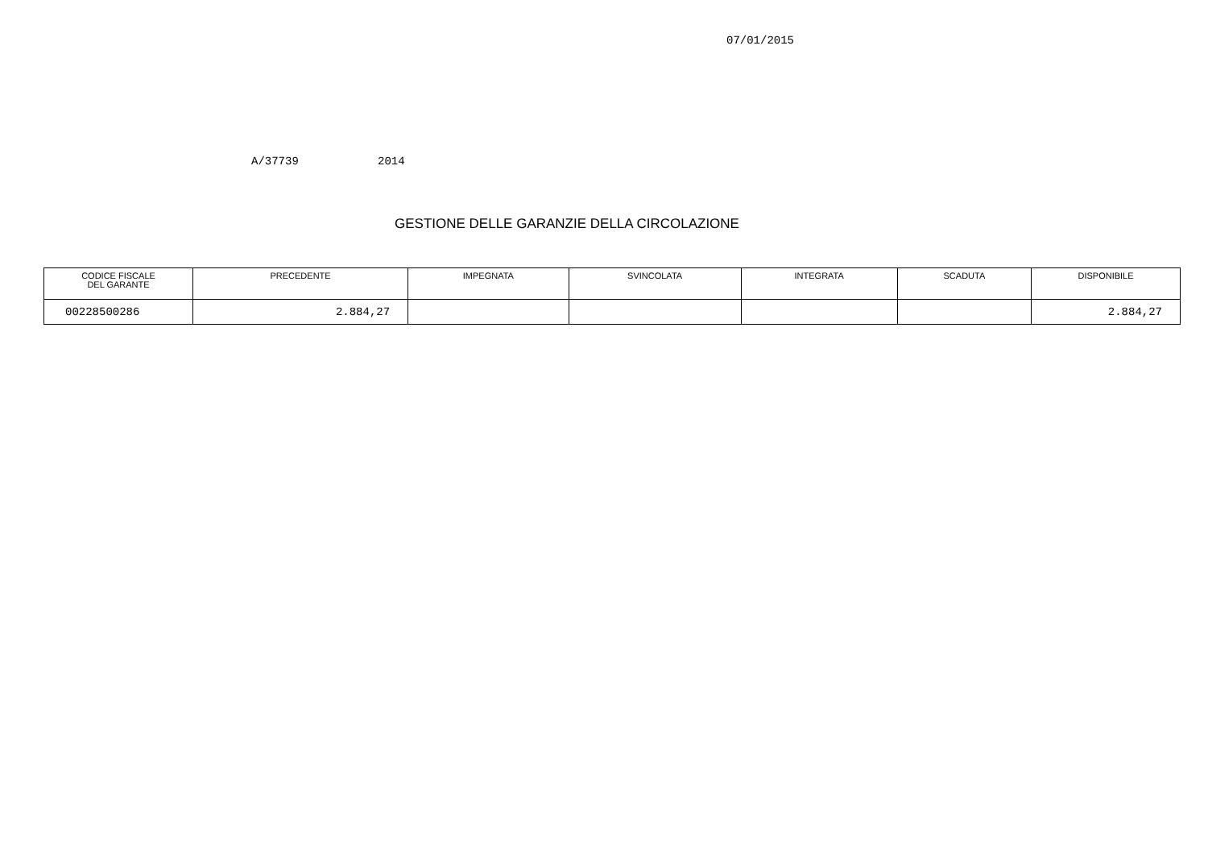07/01/2015
A/37739 2014
GESTIONE DELLE GARANZIE DELLA CIRCOLAZIONE
| CODICE FISCALE DEL GARANTE | PRECEDENTE | IMPEGNATA | SVINCOLATA | INTEGRATA | SCADUTA | DISPONIBILE |
| --- | --- | --- | --- | --- | --- | --- |
| 00228500286 | 2.884,27 | | | | | 2.884,27 |